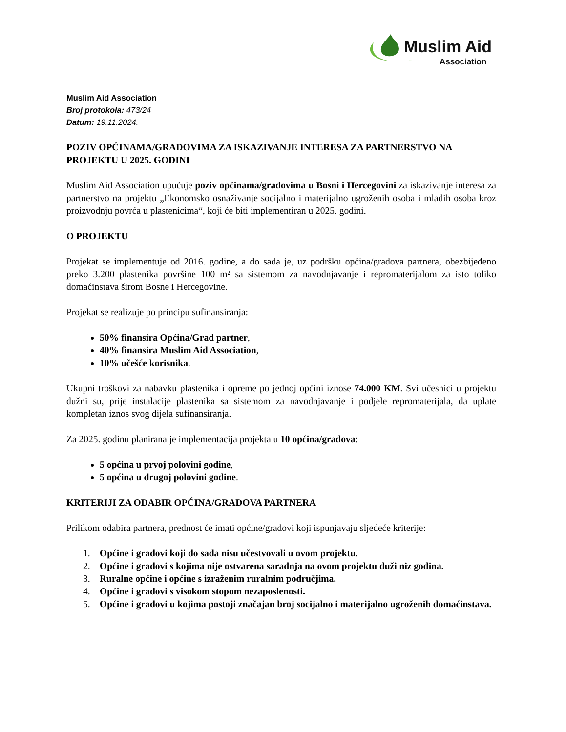Muslim Aid
Association
Muslim Aid Association
Broj protokola: 473/24
Datum: 19.11.2024.
POZIV OPĆINAMA/GRADOVIMA ZA ISKAZIVANJE INTERESA ZA PARTNERSTVO NA PROJEKTU U 2025. GODINI
Muslim Aid Association upućuje poziv općinama/gradovima u Bosni i Hercegovini za iskazivanje interesa za partnerstvo na projektu „Ekonomsko osnaživanje socijalno i materijalno ugroženih osoba i mladih osoba kroz proizvodnju povrća u plastenicima“, koji će biti implementiran u 2025. godini.
O PROJEKTU
Projekat se implementuje od 2016. godine, a do sada je, uz podršku općina/gradova partnera, obezbijeđeno preko 3.200 plastenika površine 100 m² sa sistemom za navodnjavanje i repromaterijalom za isto toliko domaćinstava širom Bosne i Hercegovine.
Projekat se realizuje po principu sufinansiranja:
50% finansira Općina/Grad partner,
40% finansira Muslim Aid Association,
10% učešće korisnika.
Ukupni troškovi za nabavku plastenika i opreme po jednoj općini iznose 74.000 KM. Svi učesnici u projektu dužni su, prije instalacije plastenika sa sistemom za navodnjavanje i podjele repromaterijala, da uplate kompletan iznos svog dijela sufinansiranja.
Za 2025. godinu planirana je implementacija projekta u 10 općina/gradova:
5 općina u prvoj polovini godine,
5 općina u drugoj polovini godine.
KRITERIJI ZA ODABIR OPĆINA/GRADOVA PARTNERA
Prilikom odabira partnera, prednost će imati općine/gradovi koji ispunjavaju sljedeće kriterije:
1. Općine i gradovi koji do sada nisu učestvovali u ovom projektu.
2. Općine i gradovi s kojima nije ostvarena saradnja na ovom projektu duži niz godina.
3. Ruralne općine i općine s izraženim ruralnim područjima.
4. Općine i gradovi s visokom stopom nezaposlenosti.
5. Općine i gradovi u kojima postoji značajan broj socijalno i materijalno ugroženih domaćinstava.